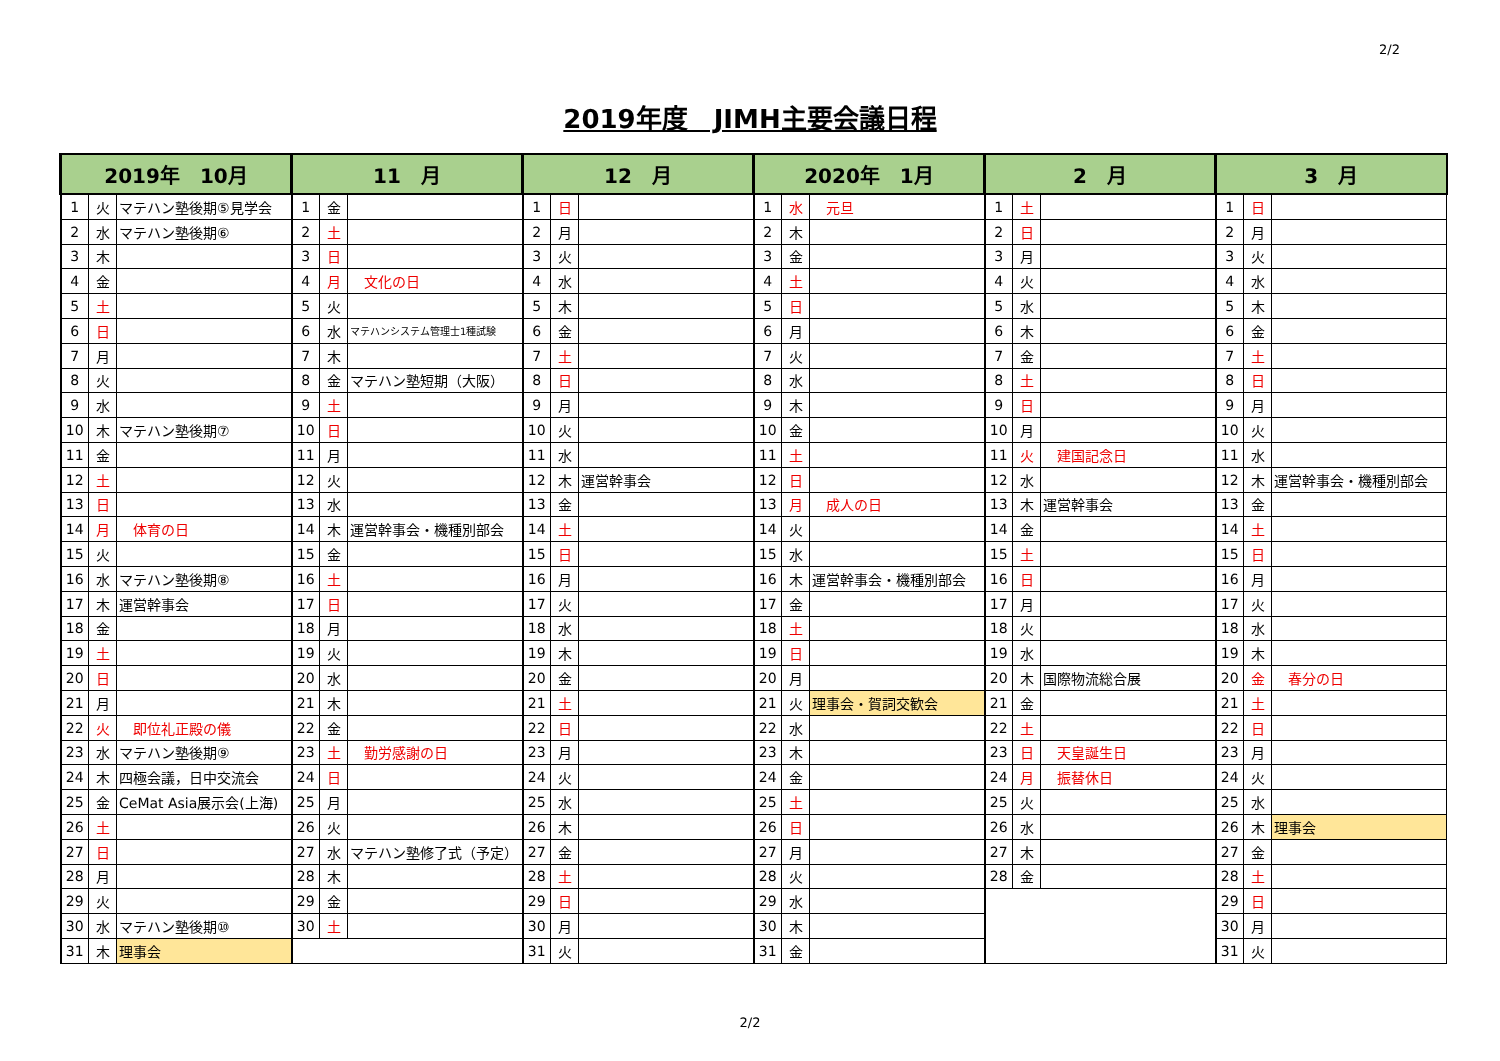2/2
2019年度　JIMH主要会議日程
| 2019年 10月 | | | 11 月 | | | 12 月 | | | 2020年 1月 | | | 2 月 | | | 3 月 | | |
| --- | --- | --- | --- | --- | --- | --- | --- | --- | --- | --- | --- | --- | --- | --- | --- | --- | --- |
| 1 | 火 | マテハン塾後期⑤見学会 | 1 | 金 | | 1 | 日 | | 1 | 水 | 元旦 | 1 | 土 | | 1 | 日 | |
| 2 | 水 | マテハン塾後期⑥ | 2 | 土 | | 2 | 月 | | 2 | 木 | | 2 | 日 | | 2 | 月 | |
| 3 | 木 | | 3 | 日 | | 3 | 火 | | 3 | 金 | | 3 | 月 | | 3 | 火 | |
| 4 | 金 | | 4 | 月 | 文化の日 | 4 | 水 | | 4 | 土 | | 4 | 火 | | 4 | 水 | |
| 5 | 土 | | 5 | 火 | | 5 | 木 | | 5 | 日 | | 5 | 水 | | 5 | 木 | |
| 6 | 日 | | 6 | 水 | マテハンシステム管理士1種試験 | 6 | 金 | | 6 | 月 | | 6 | 木 | | 6 | 金 | |
| 7 | 月 | | 7 | 木 | | 7 | 土 | | 7 | 火 | | 7 | 金 | | 7 | 土 | |
| 8 | 火 | | 8 | 金 | マテハン塾短期（大阪） | 8 | 日 | | 8 | 水 | | 8 | 土 | | 8 | 日 | |
| 9 | 水 | | 9 | 土 | | 9 | 月 | | 9 | 木 | | 9 | 日 | | 9 | 月 | |
| 10 | 木 | マテハン塾後期⑦ | 10 | 日 | | 10 | 火 | | 10 | 金 | | 10 | 月 | | 10 | 火 | |
| 11 | 金 | | 11 | 月 | | 11 | 水 | | 11 | 土 | | 11 | 火 | 建国記念日 | 11 | 水 | |
| 12 | 土 | | 12 | 火 | | 12 | 木 | 運営幹事会 | 12 | 日 | | 12 | 水 | | 12 | 木 | 運営幹事会・機種別部会 |
| 13 | 日 | | 13 | 水 | | 13 | 金 | | 13 | 月 | 成人の日 | 13 | 木 | 運営幹事会 | 13 | 金 | |
| 14 | 月 | 体育の日 | 14 | 木 | 運営幹事会・機種別部会 | 14 | 土 | | 14 | 火 | | 14 | 金 | | 14 | 土 | |
| 15 | 火 | | 15 | 金 | | 15 | 日 | | 15 | 水 | | 15 | 土 | | 15 | 日 | |
| 16 | 水 | マテハン塾後期⑧ | 16 | 土 | | 16 | 月 | | 16 | 木 | 運営幹事会・機種別部会 | 16 | 日 | | 16 | 月 | |
| 17 | 木 | 運営幹事会 | 17 | 日 | | 17 | 火 | | 17 | 金 | | 17 | 月 | | 17 | 火 | |
| 18 | 金 | | 18 | 月 | | 18 | 水 | | 18 | 土 | | 18 | 火 | | 18 | 水 | |
| 19 | 土 | | 19 | 火 | | 19 | 木 | | 19 | 日 | | 19 | 水 | | 19 | 木 | |
| 20 | 日 | | 20 | 水 | | 20 | 金 | | 20 | 月 | | 20 | 木 | 国際物流総合展 | 20 | 金 | 春分の日 |
| 21 | 月 | | 21 | 木 | | 21 | 土 | | 21 | 火 | 理事会・賀詞交歓会 | 21 | 金 | | 21 | 土 | |
| 22 | 火 | 即位礼正殿の儀 | 22 | 金 | | 22 | 日 | | 22 | 水 | | 22 | 土 | | 22 | 日 | |
| 23 | 水 | マテハン塾後期⑨ | 23 | 土 | 勤労感謝の日 | 23 | 月 | | 23 | 木 | | 23 | 日 | 天皇誕生日 | 23 | 月 | |
| 24 | 木 | 四極会議，日中交流会 | 24 | 日 | | 24 | 火 | | 24 | 金 | | 24 | 月 | 振替休日 | 24 | 火 | |
| 25 | 金 | CeMat Asia展示会(上海) | 25 | 月 | | 25 | 水 | | 25 | 土 | | 25 | 火 | | 25 | 水 | |
| 26 | 土 | | 26 | 火 | | 26 | 木 | | 26 | 日 | | 26 | 水 | | 26 | 木 | 理事会 |
| 27 | 日 | | 27 | 水 | マテハン塾修了式（予定） | 27 | 金 | | 27 | 月 | | 27 | 木 | | 27 | 金 | |
| 28 | 月 | | 28 | 木 | | 28 | 土 | | 28 | 火 | | 28 | 金 | | 28 | 土 | |
| 29 | 火 | | 29 | 金 | | 29 | 日 | | 29 | 水 | | | | | 29 | 日 | |
| 30 | 水 | マテハン塾後期⑩ | 30 | 土 | | 30 | 月 | | 30 | 木 | | | | | 30 | 月 | |
| 31 | 木 | 理事会 | | | | 31 | 火 | | 31 | 金 | | | | | 31 | 火 | |
2/2